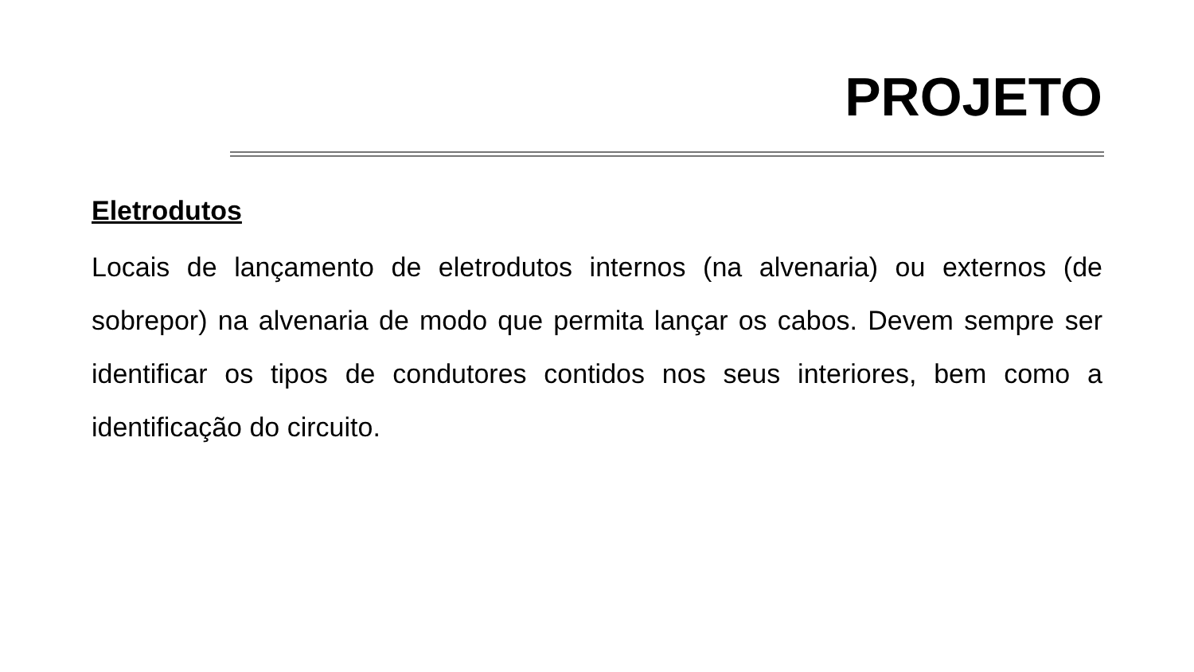PROJETO
Eletrodutos
Locais de lançamento de eletrodutos internos (na alvenaria) ou externos (de sobrepor) na alvenaria de modo que permita lançar os cabos. Devem sempre ser identificar os tipos de condutores contidos nos seus interiores, bem como a identificação do circuito.